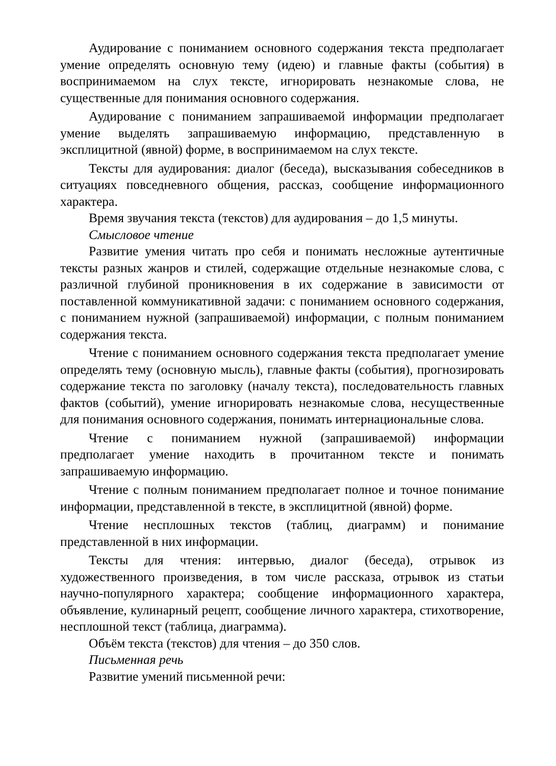Аудирование с пониманием основного содержания текста предполагает умение определять основную тему (идею) и главные факты (события) в воспринимаемом на слух тексте, игнорировать незнакомые слова, не существенные для понимания основного содержания.
Аудирование с пониманием запрашиваемой информации предполагает умение выделять запрашиваемую информацию, представленную в эксплицитной (явной) форме, в воспринимаемом на слух тексте.
Тексты для аудирования: диалог (беседа), высказывания собеседников в ситуациях повседневного общения, рассказ, сообщение информационного характера.
Время звучания текста (текстов) для аудирования – до 1,5 минуты.
Смысловое чтение
Развитие умения читать про себя и понимать несложные аутентичные тексты разных жанров и стилей, содержащие отдельные незнакомые слова, с различной глубиной проникновения в их содержание в зависимости от поставленной коммуникативной задачи: с пониманием основного содержания, с пониманием нужной (запрашиваемой) информации, с полным пониманием содержания текста.
Чтение с пониманием основного содержания текста предполагает умение определять тему (основную мысль), главные факты (события), прогнозировать содержание текста по заголовку (началу текста), последовательность главных фактов (событий), умение игнорировать незнакомые слова, несущественные для понимания основного содержания, понимать интернациональные слова.
Чтение с пониманием нужной (запрашиваемой) информации предполагает умение находить в прочитанном тексте и понимать запрашиваемую информацию.
Чтение с полным пониманием предполагает полное и точное понимание информации, представленной в тексте, в эксплицитной (явной) форме.
Чтение несплошных текстов (таблиц, диаграмм) и понимание представленной в них информации.
Тексты для чтения: интервью, диалог (беседа), отрывок из художественного произведения, в том числе рассказа, отрывок из статьи научно-популярного характера; сообщение информационного характера, объявление, кулинарный рецепт, сообщение личного характера, стихотворение, несплошной текст (таблица, диаграмма).
Объём текста (текстов) для чтения – до 350 слов.
Письменная речь
Развитие умений письменной речи: